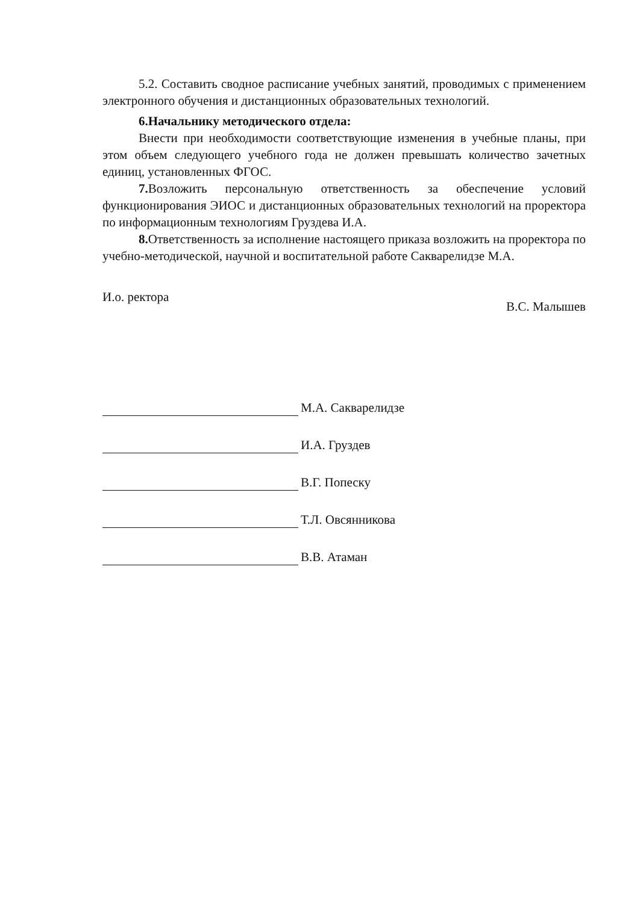5.2. Составить сводное расписание учебных занятий, проводимых с применением электронного обучения и дистанционных образовательных технологий.
6.Начальнику методического отдела:
Внести при необходимости соответствующие изменения в учебные планы, при этом объем следующего учебного года не должен превышать количество зачетных единиц, установленных ФГОС.
7. Возложить персональную ответственность за обеспечение условий функционирования ЭИОС и дистанционных образовательных технологий на проректора по информационным технологиям Груздева И.А.
8. Ответственность за исполнение настоящего приказа возложить на проректора по учебно-методической, научной и воспитательной работе Сакварелидзе М.А.
И.о. ректора В.С. Малышев
М.А. Сакварелидзе
И.А. Груздев
В.Г. Попеску
Т.Л. Овсянникова
В.В. Атаман